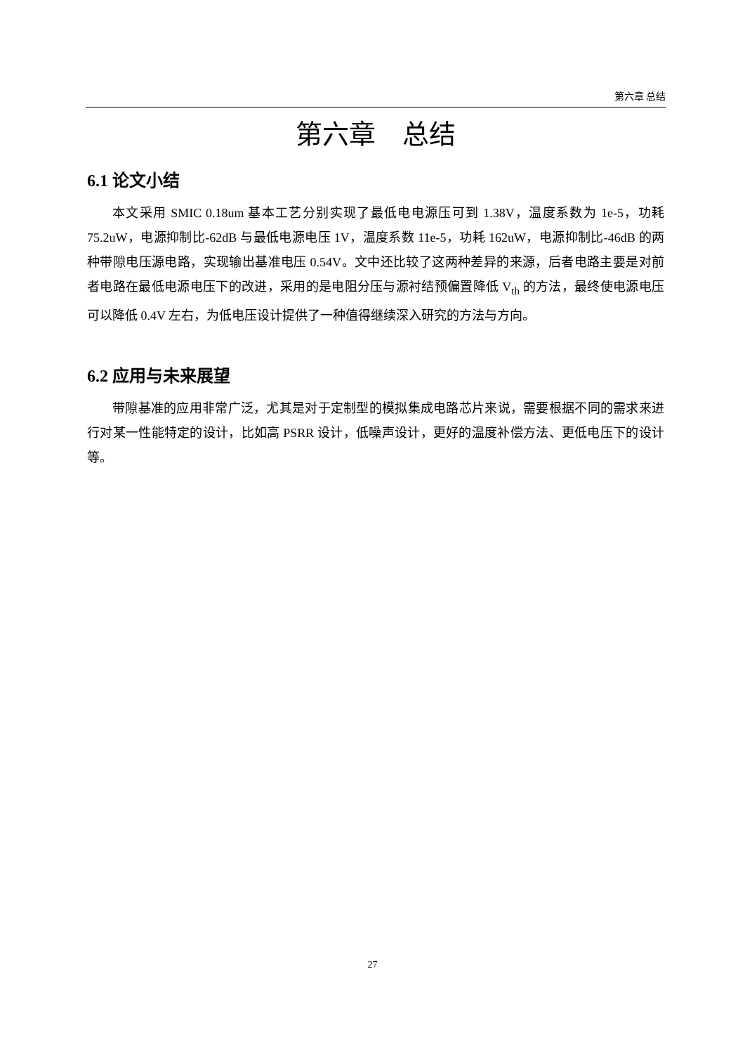第六章 总结
第六章　总结
6.1 论文小结
本文采用 SMIC 0.18um 基本工艺分别实现了最低电电源压可到 1.38V，温度系数为 1e-5，功耗 75.2uW，电源抑制比-62dB 与最低电源电压 1V，温度系数 11e-5，功耗 162uW，电源抑制比-46dB 的两种带隙电压源电路，实现输出基准电压 0.54V。文中还比较了这两种差异的来源，后者电路主要是对前者电路在最低电源电压下的改进，采用的是电阻分压与源衬结预偏置降低 V<sub>th</sub> 的方法，最终使电源电压可以降低 0.4V 左右，为低电压设计提供了一种值得继续深入研究的方法与方向。
6.2 应用与未来展望
带隙基准的应用非常广泛，尤其是对于定制型的模拟集成电路芯片来说，需要根据不同的需求来进行对某一性能特定的设计，比如高 PSRR 设计，低噪声设计，更好的温度补偿方法、更低电压下的设计等。
27